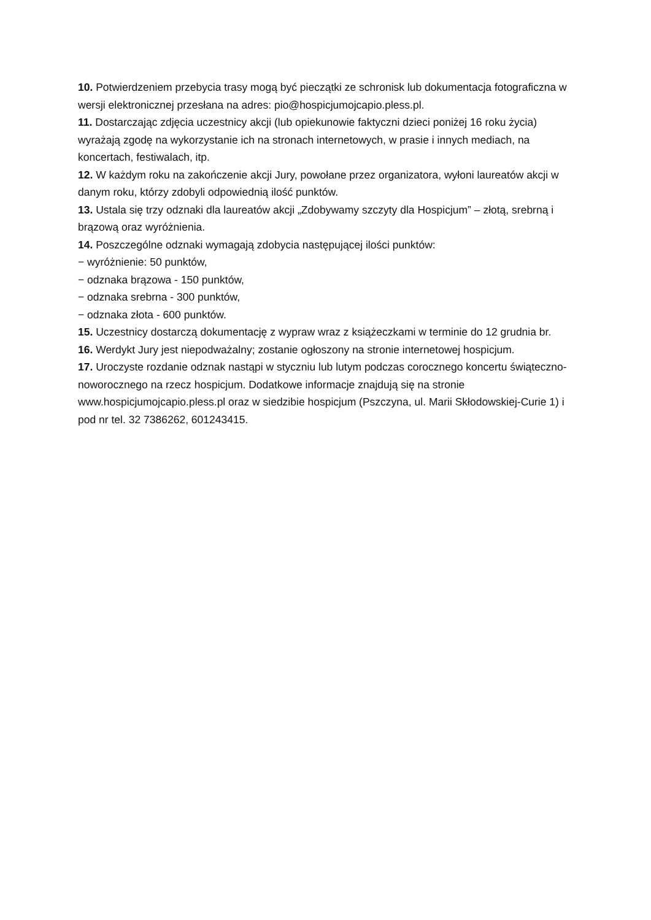10. Potwierdzeniem przebycia trasy mogą być pieczątki ze schronisk lub dokumentacja fotograficzna w wersji elektronicznej przesłana na adres: pio@hospicjumojcapio.pless.pl.
11. Dostarczając zdjęcia uczestnicy akcji (lub opiekunowie faktyczni dzieci poniżej 16 roku życia) wyrażają zgodę na wykorzystanie ich na stronach internetowych, w prasie i innych mediach, na koncertach, festiwalach, itp.
12. W każdym roku na zakończenie akcji Jury, powołane przez organizatora, wyłoni laureatów akcji w danym roku, którzy zdobyli odpowiednią ilość punktów.
13. Ustala się trzy odznaki dla laureatów akcji „Zdobywamy szczyty dla Hospicjum” – złotą, srebrną i brązową oraz wyróżnienia.
14. Poszczególne odznaki wymagają zdobycia następującej ilości punktów:
− wyróżnienie: 50 punktów,
− odznaka brązowa - 150 punktów,
− odznaka srebrna - 300 punktów,
− odznaka złota - 600 punktów.
15. Uczestnicy dostarczą dokumentację z wypraw wraz z książeczkami w terminie do 12 grudnia br.
16. Werdykt Jury jest niepodważalny; zostanie ogłoszony na stronie internetowej hospicjum.
17. Uroczyste rozdanie odznak nastąpi w styczniu lub lutym podczas corocznego koncertu świąteczno-noworocznego na rzecz hospicjum. Dodatkowe informacje znajdują się na stronie www.hospicjumojcapio.pless.pl oraz w siedzibie hospicjum (Pszczyna, ul. Marii Skłodowskiej-Curie 1) i pod nr tel. 32 7386262, 601243415.